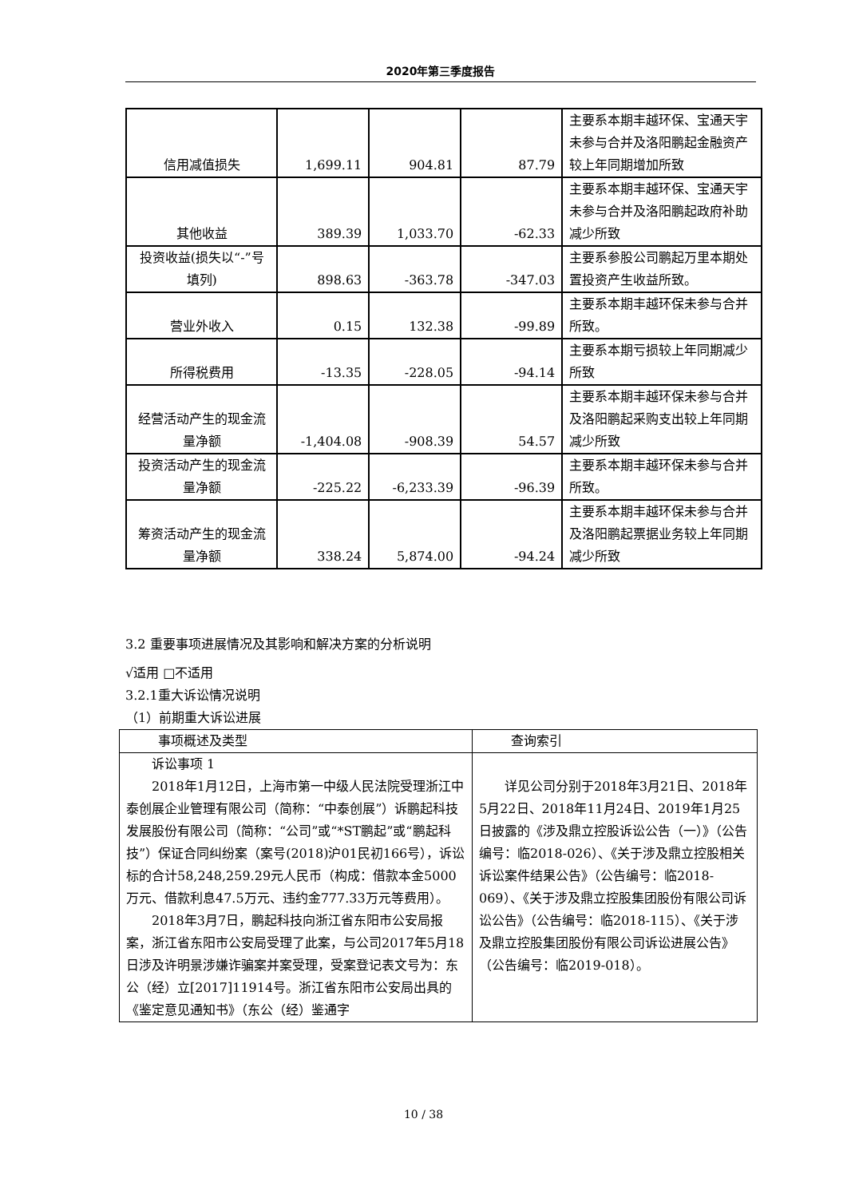2020年第三季度报告
| 信用减值损失 | 1,699.11 | 904.81 | 87.79 | 主要系本期丰越环保、宝通天宇未参与合并及洛阳鹏起金融资产较上年同期增加所致 |
| 其他收益 | 389.39 | 1,033.70 | -62.33 | 主要系本期丰越环保、宝通天宇未参与合并及洛阳鹏起政府补助减少所致 |
| 投资收益(损失以“-”号填列) | 898.63 | -363.78 | -347.03 | 主要系参股公司鹏起万里本期处置投资产生收益所致。 |
| 营业外收入 | 0.15 | 132.38 | -99.89 | 主要系本期丰越环保未参与合并所致。 |
| 所得税费用 | -13.35 | -228.05 | -94.14 | 主要系本期亏损较上年同期减少所致 |
| 经营活动产生的现金流量净额 | -1,404.08 | -908.39 | 54.57 | 主要系本期丰越环保未参与合并及洛阳鹏起采购支出较上年同期减少所致 |
| 投资活动产生的现金流量净额 | -225.22 | -6,233.39 | -96.39 | 主要系本期丰越环保未参与合并所致。 |
| 筹资活动产生的现金流量净额 | 338.24 | 5,874.00 | -94.24 | 主要系本期丰越环保未参与合并及洛阳鹏起票据业务较上年同期减少所致 |
3.2 重要事项进展情况及其影响和解决方案的分析说明
√适用 □不适用
3.2.1重大诉讼情况说明
（1）前期重大诉讼进展
| 事项概述及类型 | 查询索引 |
| --- | --- |
| 诉讼事项 1 2018年1月12日，上海市第一中级人民法院受理浙江中泰创展企业管理有限公司（简称：“中泰创展”）诉鹏起科技发展股份有限公司（简称：“公司”或“*ST鹏起”或“鹏起科技”）保证合同纠纷案（案号(2018)沪01民初166号），诉讼标的合计58,248,259.29元人民币（构成：借款本金5000万元、借款利息47.5万元、违约金777.33万元等费用）。 2018年3月7日，鹏起科技向浙江省东阳市公安局报案，浙江省东阳市公安局受理了此案，与公司2017年5月18日涉及许明景涉嫌诈骗案并案受理，受案登记表文号为：东公（经）立[2017]11914号。浙江省东阳市公安局出具的《鉴定意见通知书》（东公（经）鉴通字 | 详见公司分别于2018年3月21日、2018年5月22日、2018年11月24日、2019年1月25日披露的《涉及鼎立控股诉讼公告（一）》（公告编号：临2018-026）、《关于涉及鼎立控股相关诉讼案件结果公告》（公告编号：临2018-069）、《关于涉及鼎立控股集团股份有限公司诉讼公告》（公告编号：临2018-115）、《关于涉及鼎立控股集团股份有限公司诉讼进展公告》（公告编号：临2019-018）。 |
10 / 38